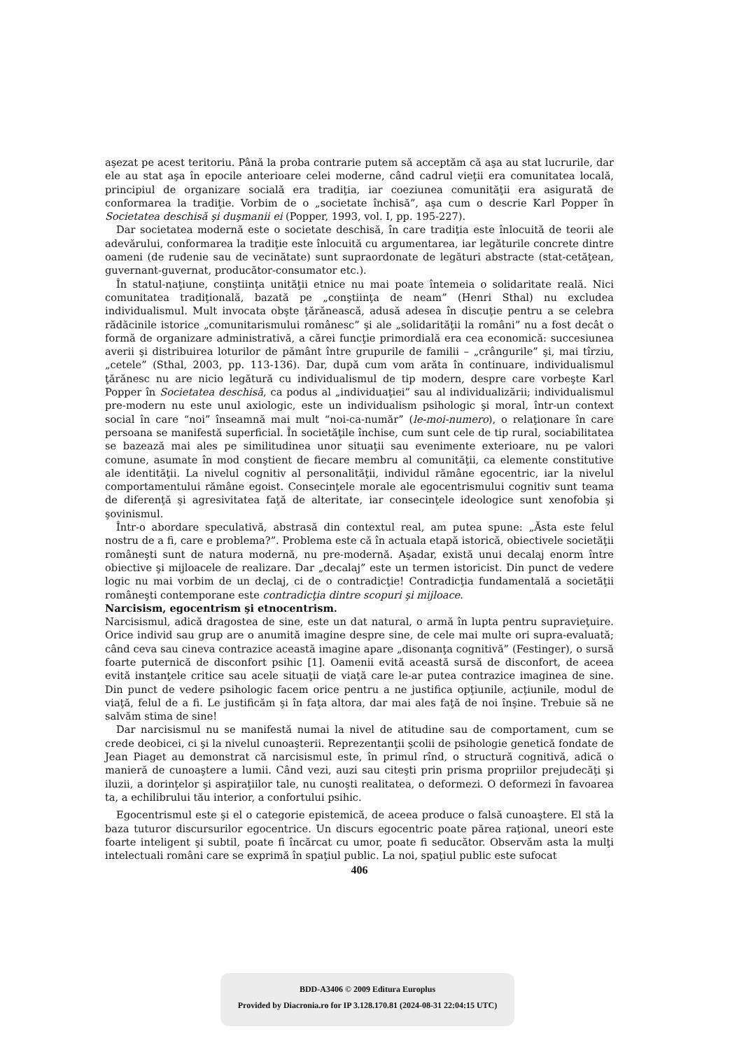aşezat pe acest teritoriu. Până la proba contrarie putem să acceptăm că aşa au stat lucrurile, dar ele au stat aşa în epocile anterioare celei moderne, când cadrul vieţii era comunitatea locală, principiul de organizare socială era tradiţia, iar coeziunea comunităţii era asigurată de conformarea la tradiţie. Vorbim de o „societate închisă”, aşa cum o descrie Karl Popper în Societatea deschisă şi duşmanii ei (Popper, 1993, vol. I, pp. 195-227).
Dar societatea modernă este o societate deschisă, în care tradiţia este înlocuită de teorii ale adevărului, conformarea la tradiţie este înlocuită cu argumentarea, iar legăturile concrete dintre oameni (de rudenie sau de vecinătate) sunt supraordonate de legături abstracte (stat-cetăţean, guvernant-guvernat, producător-consumator etc.).
În statul-naţiune, conştiinţa unităţii etnice nu mai poate întemeia o solidaritate reală. Nici comunitatea tradiţională, bazată pe „conştiinţa de neam” (Henri Sthal) nu excludea individualismul. Mult invocata obşte ţărănească, adusă adesea în discuţie pentru a se celebra rădăcinile istorice „comunitarismului românesc” şi ale „solidarităţii la români” nu a fost decât o formă de organizare administrativă, a cărei funcţie primordială era cea economică: succesiunea averii şi distribuirea loturilor de pământ între grupurile de familii – „crângurile” şi, mai tîrziu, „cetele” (Sthal, 2003, pp. 113-136). Dar, după cum vom arăta în continuare, individualismul ţărănesc nu are nicio legătură cu individualismul de tip modern, despre care vorbeşte Karl Popper în Societatea deschisă, ca podus al „individuaţiei” sau al individualizării; individualismul pre-modern nu este unul axiologic, este un individualism psihologic şi moral, într-un context social în care “noi” înseamnă mai mult “noi-ca-număr” (le-moi-numero), o relaţionare în care persoana se manifestă superficial. În societăţile închise, cum sunt cele de tip rural, sociabilitatea se bazează mai ales pe similitudinea unor situaţii sau evenimente exterioare, nu pe valori comune, asumate în mod conştient de fiecare membru al comunităţii, ca elemente constitutive ale identităţii. La nivelul cognitiv al personalităţii, individul rămâne egocentric, iar la nivelul comportamentului rămâne egoist. Consecinţele morale ale egocentrismului cognitiv sunt teama de diferenţă şi agresivitatea faţă de alteritate, iar consecinţele ideologice sunt xenofobia şi şovinismul.
Într-o abordare speculativă, abstrasă din contextul real, am putea spune: „Ăsta este felul nostru de a fi, care e problema?”. Problema este că în actuala etapă istorică, obiectivele societăţii româneşti sunt de natura modernă, nu pre-modernă. Aşadar, există unui decalaj enorm între obiective şi mijloacele de realizare. Dar „decalaj” este un termen istoricist. Din punct de vedere logic nu mai vorbim de un declaj, ci de o contradicţie! Contradicţia fundamentală a societăţii româneşti contemporane este contradicţia dintre scopuri şi mijloace.
Narcisism, egocentrism şi etnocentrism.
Narcisismul, adică dragostea de sine, este un dat natural, o armă în lupta pentru supravieţuire. Orice individ sau grup are o anumită imagine despre sine, de cele mai multe ori supra-evaluată; când ceva sau cineva contrazice această imagine apare „disonanţa cognitivă” (Festinger), o sursă foarte puternică de disconfort psihic [1]. Oamenii evită această sursă de disconfort, de aceea evită instanţele critice sau acele situaţii de viaţă care le-ar putea contrazice imaginea de sine. Din punct de vedere psihologic facem orice pentru a ne justifica opţiunile, acţiunile, modul de viaţă, felul de a fi. Le justificăm şi în faţa altora, dar mai ales faţă de noi înşine. Trebuie să ne salvăm stima de sine!
Dar narcisismul nu se manifestă numai la nivel de atitudine sau de comportament, cum se crede deobicei, ci şi la nivelul cunoaşterii. Reprezentanţii şcolii de psihologie genetică fondate de Jean Piaget au demonstrat că narcisismul este, în primul rînd, o structură cognitivă, adică o manieră de cunoaştere a lumii. Când vezi, auzi sau citeşti prin prisma propriilor prejudecăţi şi iluzii, a dorinţelor şi aspiraţiilor tale, nu cunoşti realitatea, o deformezi. O deformezi în favoarea ta, a echilibrului tău interior, a confortului psihic.
Egocentrismul este şi el o categorie epistemică, de aceea produce o falsă cunoaştere. El stă la baza tuturor discursurilor egocentrice. Un discurs egocentric poate părea raţional, uneori este foarte inteligent şi subtil, poate fi încărcat cu umor, poate fi seducător. Observăm asta la mulţi intelectuali români care se exprimă în spaţiul public. La noi, spaţiul public este sufocat
406
BDD-A3406 © 2009 Editura Europlus
Provided by Diacronia.ro for IP 3.128.170.81 (2024-08-31 22:04:15 UTC)